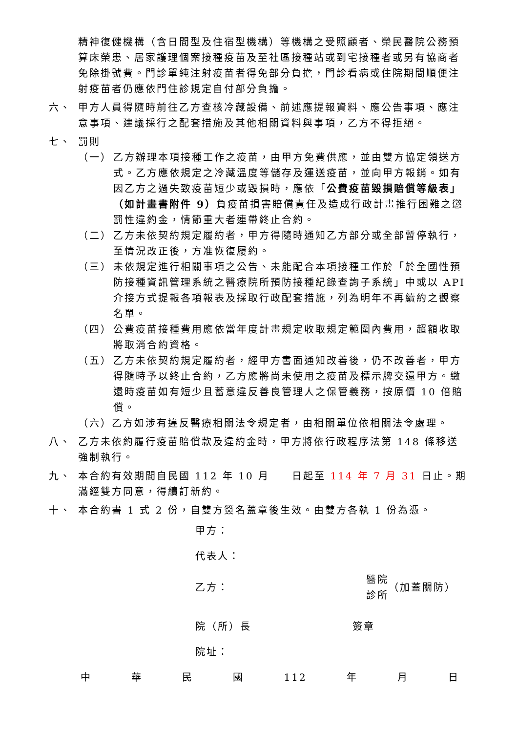精神復健機構（含日間型及住宿型機構）等機構之受照顧者、榮民醫院公務預算床榮患、居家護理個案接種疫苗及至社區接種站或到宅接種者或另有協商者免除掛號費。門診單純注射疫苗者得免部分負擔，門診看病或住院期間順便注射疫苗者仍應依門住診規定自付部分負擔。
六、 甲方人員得隨時前往乙方查核冷藏設備、前述應提報資料、應公告事項、應注意事項、建議採行之配套措施及其他相關資料與事項，乙方不得拒絕。
七、 罰則
（一） 乙方辦理本項接種工作之疫苗，由甲方免費供應，並由雙方協定領送方式。乙方應依規定之冷藏溫度等儲存及運送疫苗，並向甲方報銷。如有因乙方之過失致疫苗短少或毀損時，應依「公費疫苗毀損賠償等級表」（如計畫書附件 9）負疫苗損害賠償責任及造成行政計畫推行困難之懲罰性違約金，情節重大者連帶終止合約。
（二） 乙方未依契約規定履約者，甲方得隨時通知乙方部分或全部暫停執行，至情況改正後，方准恢復履約。
（三） 未依規定進行相關事項之公告、未能配合本項接種工作於「於全國性預防接種資訊管理系統之醫療院所預防接種紀錄查詢子系統」中或以 API 介接方式提報各項報表及採取行政配套措施，列為明年不再續約之觀察名單。
（四） 公費疫苗接種費用應依當年度計畫規定收取規定範圍內費用，超額收取將取消合約資格。
（五） 乙方未依契約規定履約者，經甲方書面通知改善後，仍不改善者，甲方得隨時予以終止合約，乙方應將尚未使用之疫苗及標示牌交還甲方。繳還時疫苗如有短少且蓄意違反善良管理人之保管義務，按原價 10 倍賠償。
（六）乙方如涉有違反醫療相關法令規定者，由相關單位依相關法令處理。
八、 乙方未依約履行疫苗賠償款及違約金時，甲方將依行政程序法第 148 條移送強制執行。
九、 本合約有效期間自民國 112 年 10 月　　日起至 114 年 7 月 31 日止。期滿經雙方同意，得續訂新約。
十、 本合約書 1 式 2 份，自雙方簽名蓋章後生效。由雙方各執 1 份為憑。
甲方：
代表人：
乙方：
醫院
診所
（加蓋關防）
院（所）長　　　　　　　　　簽章
院址：
中 華 民 國 112 年 月 日